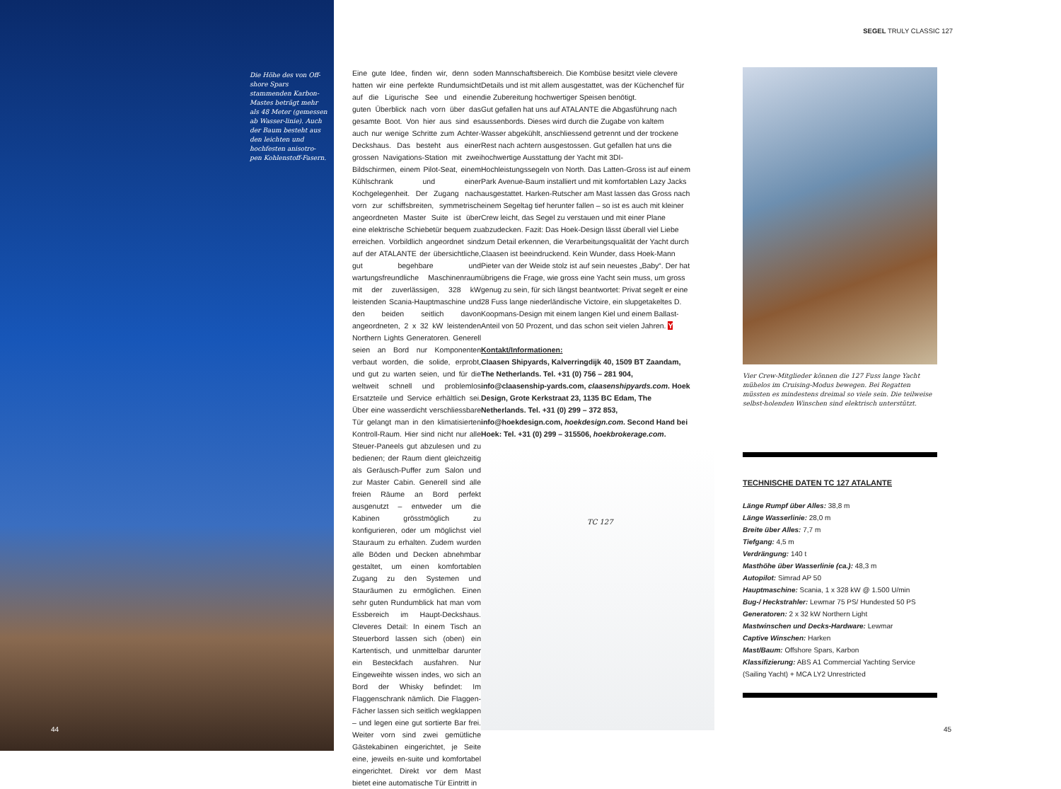Die Höhe des von Off-shore Spars stammenden Karbon-Mastes beträgt mehr als 48 Meter (gemessen ab Wasser-linie). Auch der Baum besteht aus den leichten und hochfesten anisotro-pen Kohlenstoff-Fasern.
44
Eine gute Idee, finden wir, denn so hatten wir eine perfekte Rundumsicht auf die Ligurische See und einen guten Überblick nach vorn über das gesamte Boot. Von hier aus sind es auch nur wenige Schritte zum Achter-Deckshaus. Das besteht aus einer grossen Navigations-Station mit zwei Bildschirmen, einem Pilot-Seat, einem Kühlschrank und einer Kochgelegenheit. Der Zugang nach vorn zur schiffsbreiten, symmetrisch angeordneten Master Suite ist über eine elektrische Schiebetür bequem zu erreichen. Vorbildlich angeordnet sind auf der ATALANTE der übersichtliche, gut begehbare und wartungsfreundliche Maschinenraum mit der zuverlässigen, 328 kW leistenden Scania-Hauptmaschine und den beiden seitlich davon angeordneten, 2 x 32 kW leistenden Northern Lights Generatoren. Generell seien an Bord nur Komponenten verbaut worden, die solide, erprobt, und gut zu warten seien, und für die weltweit schnell und problemlos Ersatzteile und Service erhältlich sei. Über eine wasserdicht verschliessbare Tür gelangt man in den klimatisierten Kontroll-Raum. Hier sind nicht nur alle Steuer-Paneels gut abzulesen und zu bedienen; der Raum dient gleichzeitig als Geräusch-Puffer zum Salon und zur Master Cabin. Generell sind alle freien Räume an Bord perfekt ausgenutzt – entweder um die Kabinen grösstmöglich zu konfigurieren, oder um möglichst viel Stauraum zu erhalten. Zudem wurden alle Böden und Decken abnehmbar gestaltet, um einen komfortablen Zugang zu den Systemen und Stauräumen zu ermöglichen. Einen sehr guten Rundumblick hat man vom Essbereich im Haupt-Deckshaus. Cleveres Detail: In einem Tisch an Steuerbord lassen sich (oben) ein Kartentisch, und unmittelbar darunter ein Besteckfach ausfahren. Nur Eingeweihte wissen indes, wo sich an Bord der Whisky befindet: Im Flaggenschrank nämlich. Die Flaggen-Fächer lassen sich seitlich wegklappen – und legen eine gut sortierte Bar frei. Weiter vorn sind zwei gemütliche Gästekabinen eingerichtet, je Seite eine, jeweils en-suite und komfortabel eingerichtet. Direkt vor dem Mast bietet eine automatische Tür Eintritt in
den Mannschaftsbereich. Die Kombüse besitzt viele clevere Details und ist mit allem ausgestattet, was der Küchenchef für die Zubereitung hochwertiger Speisen benötigt.
Gut gefallen hat uns auf ATALANTE die Abgasführung nach aussenbords. Dieses wird durch die Zugabe von kaltem Wasser abgekühlt, anschliessend getrennt und der trockene Rest nach achtern ausgestossen. Gut gefallen hat uns die hochwertige Ausstattung der Yacht mit 3DI-Hochleistungssegeln von North. Das Latten-Gross ist auf einem Park Avenue-Baum installiert und mit komfortablen Lazy Jacks ausgestattet. Harken-Rutscher am Mast lassen das Gross nach einem Segeltag tief herunter fallen – so ist es auch mit kleiner Crew leicht, das Segel zu verstauen und mit einer Plane abzudecken. Fazit: Das Hoek-Design lässt überall viel Liebe zum Detail erkennen, die Verarbeitungsqualität der Yacht durch Claasen ist beeindruckend. Kein Wunder, dass Hoek-Mann Pieter van der Weide stolz ist auf sein neuestes „Baby“. Der hat übrigens die Frage, wie gross eine Yacht sein muss, um gross genug zu sein, für sich längst beantwortet: Privat segelt er eine 28 Fuss lange niederländische Victoire, ein slupgetakeltes D. Koopmans-Design mit einem langen Kiel und einem Ballast-Anteil von 50 Prozent, und das schon seit vielen Jahren. Y
Kontakt/Informationen:
Claasen Shipyards, Kalverringdijk 40, 1509 BT Zaandam, The Netherlands. Tel. +31 (0) 756 – 281 904, info@claasenship-yards.com, claasenshipyards.com. Hoek Design, Grote Kerkstraat 23, 1135 BC Edam, The Netherlands. Tel. +31 (0) 299 – 372 853, info@hoekdesign.com, hoekdesign.com. Second Hand bei Hoek: Tel. +31 (0) 299 – 315506, hoekbrokerage.com.
TC 127
SEGEL TRULY CLASSIC 127
Vier Crew-Mitglieder können die 127 Fuss lange Yacht mühelos im Cruising-Modus bewegen. Bei Regatten müssten es mindestens dreimal so viele sein. Die teilweise selbst-holenden Winschen sind elektrisch unterstützt.
TECHNISCHE DATEN TC 127 ATALANTE
Länge Rumpf über Alles: 38,8 m
Länge Wasserlinie: 28,0 m
Breite über Alles: 7,7 m
Tiefgang: 4,5 m
Verdrängung: 140 t
Masthöhe über Wasserlinie (ca.): 48,3 m
Autopilot: Simrad AP 50
Hauptmaschine: Scania, 1 x 328 kW @ 1.500 U/min
Bug-/ Heckstrahler: Lewmar 75 PS/ Hundested 50 PS
Generatoren: 2 x 32 kW Northern Light
Mastwinschen und Decks-Hardware: Lewmar
Captive Winschen: Harken
Mast/Baum: Offshore Spars, Karbon
Klassifizierung: ABS A1 Commercial Yachting Service (Sailing Yacht) + MCA LY2 Unrestricted
45